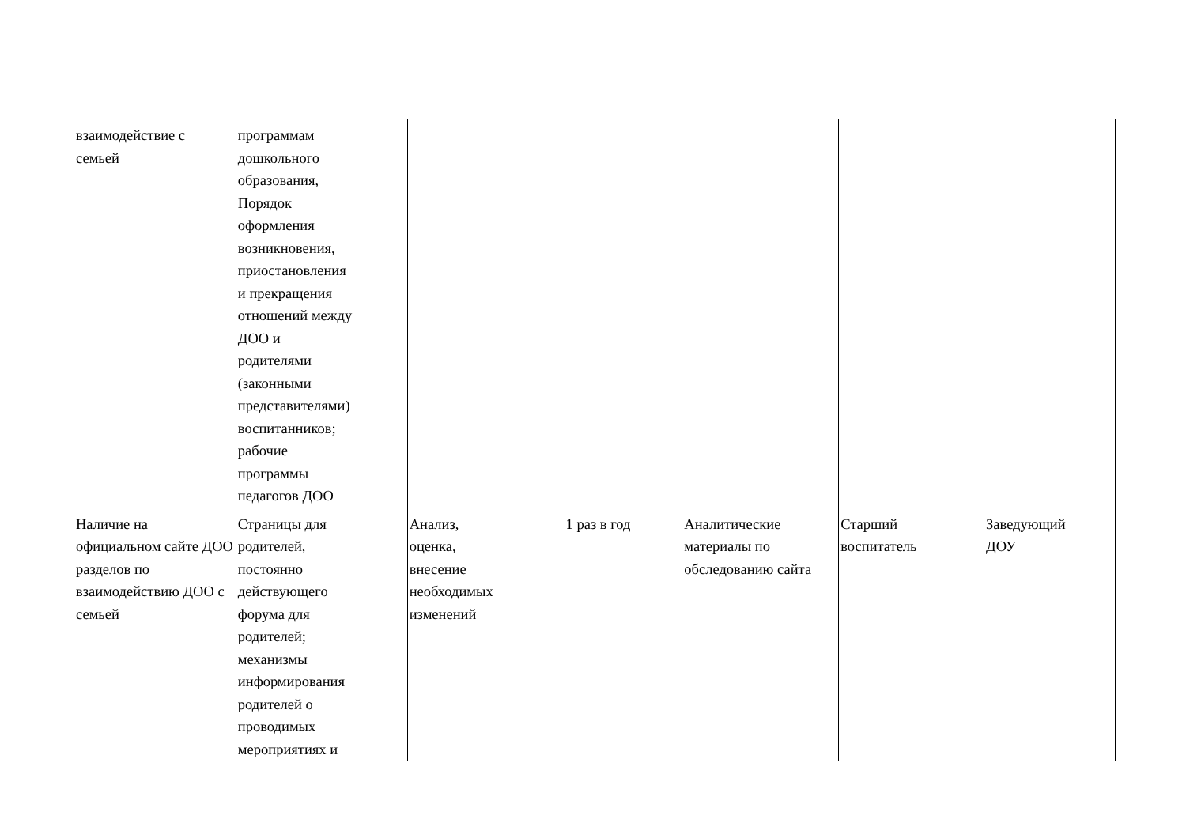| взаимодействие с семьей | программам дошкольного образования, Порядок оформления возникновения, приостановления и прекращения отношений между ДОО и родителями (законными представителями) воспитанников; рабочие программы педагогов ДОО | | | | | |
| Наличие на официальном сайте ДОО разделов по взаимодействию ДОО с семьей | Страницы для родителей, постоянно действующего форума для родителей; механизмы информирования родителей о проводимых мероприятиях и | Анализ, оценка, внесение необходимых изменений | 1 раз в год | Аналитические материалы по обследованию сайта | Старший воспитатель | Заведующий ДОУ |